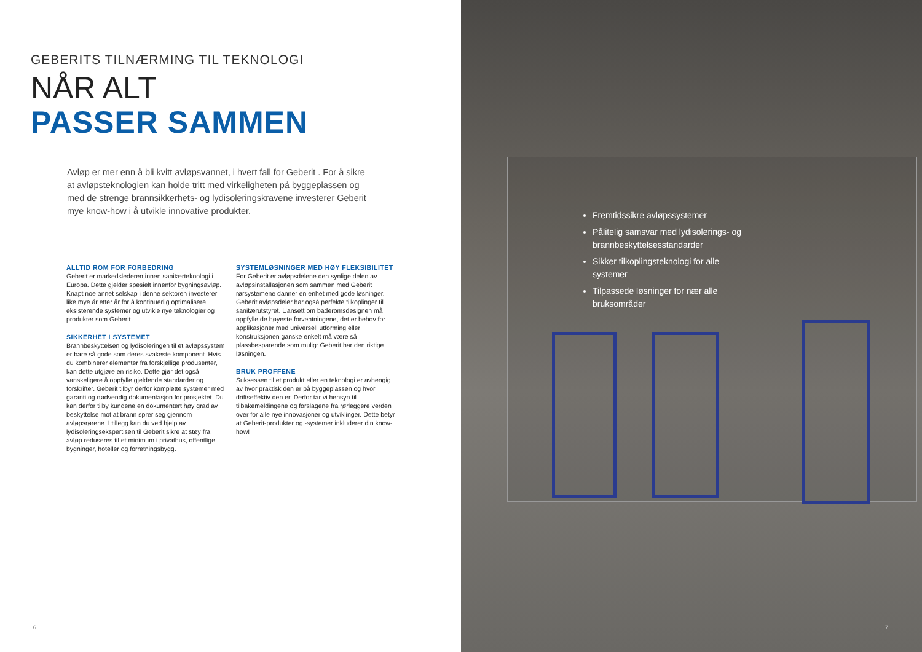GEBERITS TILNÆRMING TIL TEKNOLOGI
NÅR ALT
PASSER SAMMEN
Avløp er mer enn å bli kvitt avløpsvannet, i hvert fall for Geberit . For å sikre at avløpsteknologien kan holde tritt med virkeligheten på byggeplassen og med de strenge brannsikkerhets- og lydisoleringskravene investerer Geberit mye know-how i å utvikle innovative produkter.
ALLTID ROM FOR FORBEDRING
Geberit er markedslederen innen sanitærteknologi i Europa. Dette gjelder spesielt innenfor bygningsavløp. Knapt noe annet selskap i denne sektoren investerer like mye år etter år for å kontinuerlig optimalisere eksisterende systemer og utvikle nye teknologier og produkter som Geberit.
SIKKERHET I SYSTEMET
Brannbeskyttelsen og lydisoleringen til et avløpssystem er bare så gode som deres svakeste komponent. Hvis du kombinerer elementer fra forskjellige produsenter, kan dette utgjøre en risiko. Dette gjør det også vanskeligere å oppfylle gjeldende standarder og forskrifter. Geberit tilbyr derfor komplette systemer med garanti og nødvendig dokumentasjon for prosjektet. Du kan derfor tilby kundene en dokumentert høy grad av beskyttelse mot at brann sprer seg gjennom avløpsrørene. I tillegg kan du ved hjelp av lydisoleringsekspertisen til Geberit sikre at støy fra avløp reduseres til et minimum i privathus, offentlige bygninger, hoteller og forretningsbygg.
SYSTEMLØSNINGER MED HØY FLEKSIBILITET
For Geberit er avløpsdelene den synlige delen av avløpsinstallasjonen som sammen med Geberit rørsystemene danner en enhet med gode løsninger. Geberit avløpsdeler har også perfekte tilkoplinger til sanitærutstyret. Uansett om baderomsdesignen må oppfylle de høyeste forventningene, det er behov for applikasjoner med universell utforming eller konstruksjonen ganske enkelt må være så plassbesparende som mulig: Geberit har den riktige løsningen.
BRUK PROFFENE
Suksessen til et produkt eller en teknologi er avhengig av hvor praktisk den er på byggeplassen og hvor driftseffektiv den er. Derfor tar vi hensyn til tilbakemeldingene og forslagene fra rørleggere verden over for alle nye innovasjoner og utviklinger. Dette betyr at Geberit-produkter og -systemer inkluderer din know-how!
6
Fremtidssikre avløpssystemer
Pålitelig samsvar med lydisolerings- og brannbeskyttelsesstandarder
Sikker tilkoplingsteknologi for alle systemer
Tilpassede løsninger for nær alle bruksområder
7